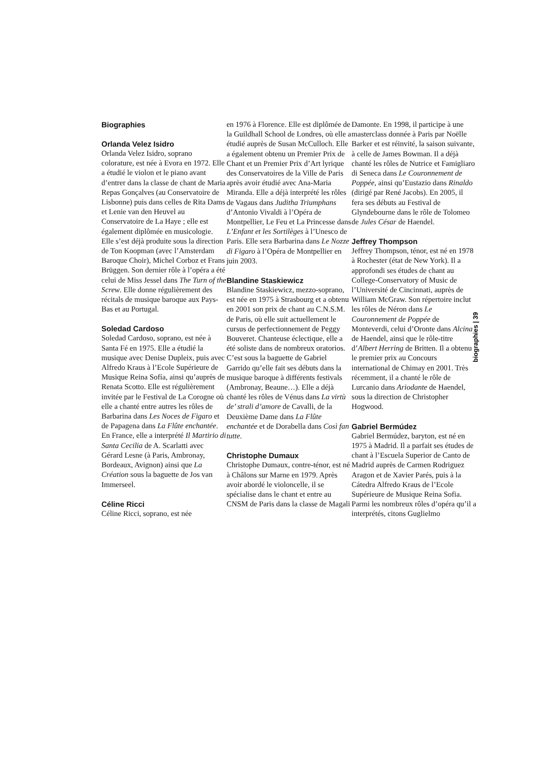Biographies
Orlanda Velez Isidro
Orlanda Velez Isidro, soprano coloraturе, est née à Evora en 1972. Elle a étudié le violon et le piano avant d’entrer dans la classe de chant de Maria Repas Gonçalves (au Conservatoire de Lisbonne) puis dans celles de Rita Dams et Lenie van den Heuvel au Conservatoire de La Haye ; elle est également diplômée en musicologie. Elle s’est déjà produite sous la direction de Ton Koopman (avec l’Amsterdam Baroque Choir), Michel Corboz et Frans Brüggen. Son dernier rôle à l’opéra a été celui de Miss Jessel dans The Turn of the Screw. Elle donne régulièrement des récitals de musique baroque aux Pays-Bas et au Portugal.
Soledad Cardoso
Soledad Cardoso, soprano, est née à Santa Fé en 1975. Elle a étudié la musique avec Denise Dupleix, puis avec Alfredo Kraus à l’Ecole Supérieure de Musique Reina Sofía, ainsi qu’auprès de Renata Scotto. Elle est régulièrement invitée par le Festival de La Corogne où elle a chanté entre autres les rôles de Barbarina dans Les Noces de Figaro et de Papagena dans La Flûte enchantée. En France, elle a interprété Il Martirio di Santa Cecilia de A. Scarlatti avec Gérard Lesne (à Paris, Ambronay, Bordeaux, Avignon) ainsi que La Création sous la baguette de Jos van Immerseel.
Céline Ricci
Céline Ricci, soprano, est née
en 1976 à Florence. Elle est diplômée de la Guildhall School de Londres, où elle a étudié auprès de Susan McCulloch. Elle a également obtenu un Premier Prix de Chant et un Premier Prix d’Art lyrique des Conservatoires de la Ville de Paris après avoir étudié avec Ana-Maria Miranda. Elle a déjà interprété les rôles de Vagaus dans Juditha Triumphans d’Antonio Vivaldi à l’Opéra de Montpellier, Le Feu et La Princesse dans L’Enfant et les Sortilèges à l’Unesco de Paris. Elle sera Barbarina dans Le Nozze di Figaro à l’Opéra de Montpellier en juin 2003.
Blandine Staskiewicz
Blandine Staskiewicz, mezzo-soprano, est née en 1975 à Strasbourg et a obtenu en 2001 son prix de chant au C.N.S.M. de Paris, où elle suit actuellement le cursus de perfectionnement de Peggy Bouveret. Chanteuse éclectique, elle a été soliste dans de nombreux oratorios. C’est sous la baguette de Gabriel Garrido qu’elle fait ses débuts dans la musique baroque à différents festivals (Ambronay, Beaune…). Elle a déjà chanté les rôles de Vénus dans La virtù de’ strali d’amore de Cavalli, de la Deuxième Dame dans La Flûte enchantée et de Dorabella dans Così fan tutte.
Christophe Dumaux
Christophe Dumaux, contre-ténor, est né à Châlons sur Marne en 1979. Après avoir abordé le violoncelle, il se spécialise dans le chant et entre au CNSM de Paris dans la classe de Magali
Damonte. En 1998, il participe à une masterclass donnée à Paris par Noëlle Barker et est réinvité, la saison suivante, à celle de James Bowman. Il a déjà chanté les rôles de Nutrice et Famigliaro di Seneca dans Le Couronnement de Poppée, ainsi qu’Eustazio dans Rinaldo (dirigé par René Jacobs). En 2005, il fera ses débuts au Festival de Glyndebourne dans le rôle de Tolomeo de Jules César de Haendel.
Jeffrey Thompson
Jeffrey Thompson, ténor, est né en 1978 à Rochester (état de New York). Il a approfondi ses études de chant au College-Conservatory of Music de l’Université de Cincinnati, auprès de William McGraw. Son répertoire inclut les rôles de Néron dans Le Couronnement de Poppée de Monteverdi, celui d’Oronte dans Alcina de Haendel, ainsi que le rôle-titre d’Albert Herring de Britten. Il a obtenu le premier prix au Concours international de Chimay en 2001. Très récemment, il a chanté le rôle de Lurcanio dans Ariodante de Haendel, sous la direction de Christopher Hogwood.
Gabriel Bermúdez
Gabriel Bermúdez, baryton, est né en 1975 à Madrid. Il a parfait ses études de chant à l’Escuela Superior de Canto de Madrid auprès de Carmen Rodriguez Aragon et de Xavier Parés, puis à la Cátedra Alfredo Kraus de l’Ecole Supérieure de Musique Reina Sofia. Parmi les nombreux rôles d’opéra qu’il a interprétés, citons Guglielmo
biographies | 39